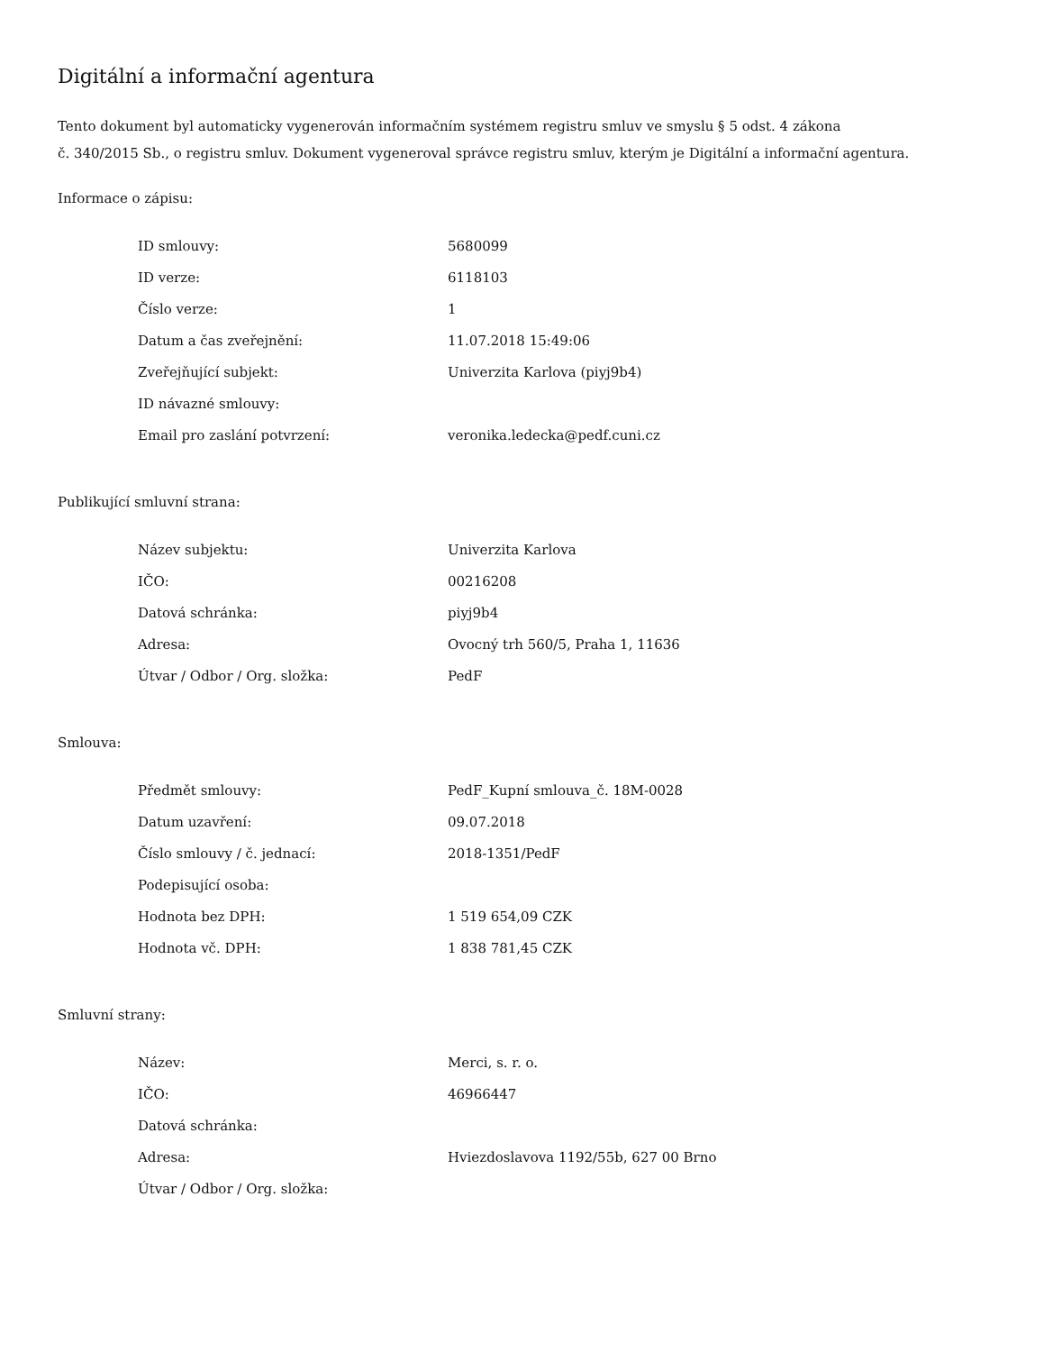Digitální a informační agentura
Tento dokument byl automaticky vygenerován informačním systémem registru smluv ve smyslu § 5 odst. 4 zákona
č. 340/2015 Sb., o registru smluv. Dokument vygeneroval správce registru smluv, kterým je Digitální a informační agentura.
Informace o zápisu:
| ID smlouvy: | 5680099 |
| ID verze: | 6118103 |
| Číslo verze: | 1 |
| Datum a čas zveřejnění: | 11.07.2018 15:49:06 |
| Zveřejňující subjekt: | Univerzita Karlova (piyj9b4) |
| ID návazné smlouvy: | |
| Email pro zaslání potvrzení: | veronika.ledecka@pedf.cuni.cz |
Publikující smluvní strana:
| Název subjektu: | Univerzita Karlova |
| IČO: | 00216208 |
| Datová schránka: | piyj9b4 |
| Adresa: | Ovocný trh 560/5, Praha 1, 11636 |
| Útvar / Odbor / Org. složka: | PedF |
Smlouva:
| Předmět smlouvy: | PedF_Kupní smlouva_č. 18M-0028 |
| Datum uzavření: | 09.07.2018 |
| Číslo smlouvy / č. jednací: | 2018-1351/PedF |
| Podepisující osoba: | |
| Hodnota bez DPH: | 1 519 654,09 CZK |
| Hodnota vč. DPH: | 1 838 781,45 CZK |
Smluvní strany:
| Název: | Merci, s. r. o. |
| IČO: | 46966447 |
| Datová schránka: | |
| Adresa: | Hviezdoslavova 1192/55b, 627 00 Brno |
| Útvar / Odbor / Org. složka: | |